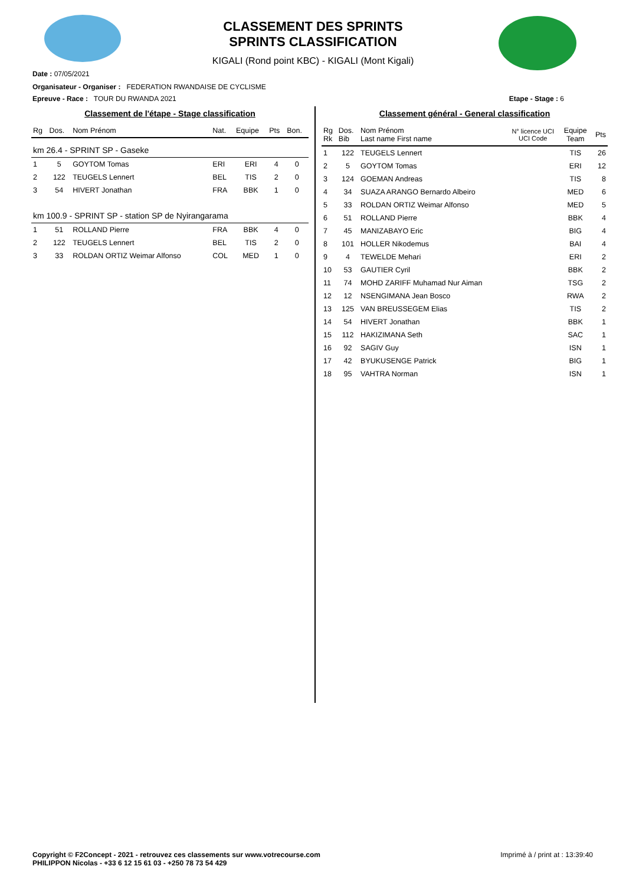CLASSEMENT DES SPRINTS
SPRINTS CLASSIFICATION
KIGALI (Rond point KBC) - KIGALI (Mont Kigali)
Date : 07/05/2021
Organisateur - Organiser : FEDERATION RWANDAISE DE CYCLISME
Epreuve - Race : TOUR DU RWANDA 2021 Etape - Stage : 6
Classement de l'étape - Stage classification
| Rg | Dos. | Nom Prénom | Nat. | Equipe | Pts | Bon. |
| --- | --- | --- | --- | --- | --- | --- |
| km 26.4 - SPRINT SP - Gaseke | | | | | | |
| 1 | 5 | GOYTOM Tomas | ERI | ERI | 4 | 0 |
| 2 | 122 | TEUGELS Lennert | BEL | TIS | 2 | 0 |
| 3 | 54 | HIVERT Jonathan | FRA | BBK | 1 | 0 |
| km 100.9 - SPRINT SP - station SP de Nyirangarama | | | | | | |
| 1 | 51 | ROLLAND Pierre | FRA | BBK | 4 | 0 |
| 2 | 122 | TEUGELS Lennert | BEL | TIS | 2 | 0 |
| 3 | 33 | ROLDAN ORTIZ Weimar Alfonso | COL | MED | 1 | 0 |
Classement général - General classification
| Rg Rk | Dos. Bib | Nom Prénom Last name First name | N° licence UCI UCI Code | Equipe Team | Pts |
| --- | --- | --- | --- | --- | --- |
| 1 | 122 | TEUGELS Lennert | | TIS | 26 |
| 2 | 5 | GOYTOM Tomas | | ERI | 12 |
| 3 | 124 | GOEMAN Andreas | | TIS | 8 |
| 4 | 34 | SUAZA ARANGO Bernardo Albeiro | | MED | 6 |
| 5 | 33 | ROLDAN ORTIZ Weimar Alfonso | | MED | 5 |
| 6 | 51 | ROLLAND Pierre | | BBK | 4 |
| 7 | 45 | MANIZABAYO Eric | | BIG | 4 |
| 8 | 101 | HOLLER Nikodemus | | BAI | 4 |
| 9 | 4 | TEWELDE Mehari | | ERI | 2 |
| 10 | 53 | GAUTIER Cyril | | BBK | 2 |
| 11 | 74 | MOHD ZARIFF Muhamad Nur Aiman | | TSG | 2 |
| 12 | 12 | NSENGIMANA Jean Bosco | | RWA | 2 |
| 13 | 125 | VAN BREUSSEGEM Elias | | TIS | 2 |
| 14 | 54 | HIVERT Jonathan | | BBK | 1 |
| 15 | 112 | HAKIZIMANA Seth | | SAC | 1 |
| 16 | 92 | SAGIV Guy | | ISN | 1 |
| 17 | 42 | BYUKUSENGE Patrick | | BIG | 1 |
| 18 | 95 | VAHTRA Norman | | ISN | 1 |
Copyright © F2Concept - 2021 - retrouvez ces classements sur www.votrecourse.com
PHILIPPON Nicolas - +33 6 12 15 61 03 - +250 78 73 54 429 Imprimé à / print at : 13:39:40